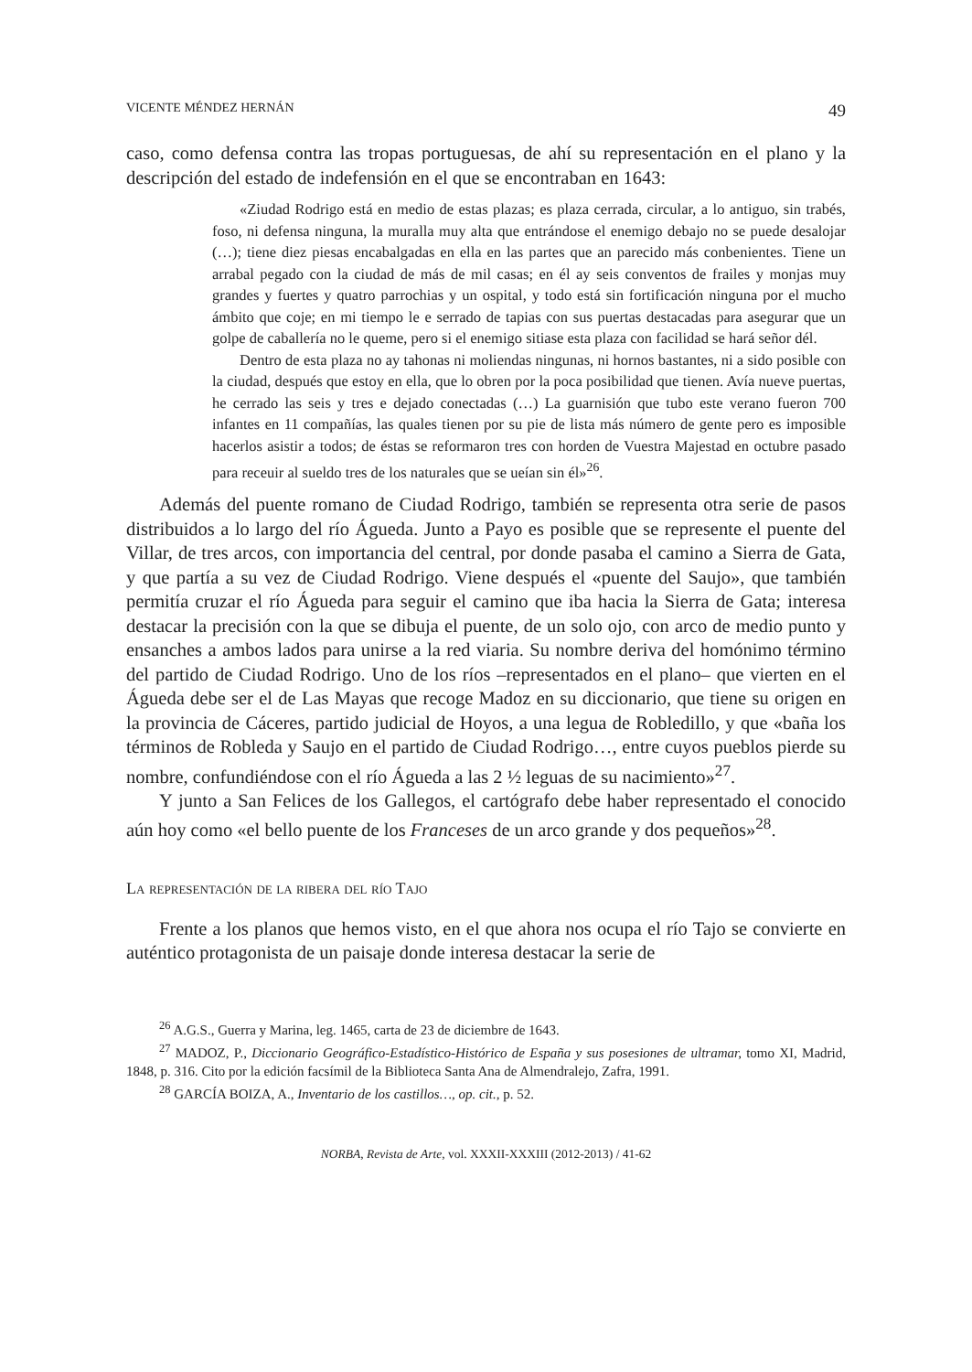VICENTE MÉNDEZ HERNÁN 49
caso, como defensa contra las tropas portuguesas, de ahí su representación en el plano y la descripción del estado de indefensión en el que se encontraban en 1643:
«Ziudad Rodrigo está en medio de estas plazas; es plaza cerrada, circular, a lo antiguo, sin trabés, foso, ni defensa ninguna, la muralla muy alta que entrándose el enemigo debajo no se puede desalojar (…); tiene diez piesas encabalgadas en ella en las partes que an parecido más conbenientes. Tiene un arrabal pegado con la ciudad de más de mil casas; en él ay seis conventos de frailes y monjas muy grandes y fuertes y quatro parrochias y un ospital, y todo está sin fortificación ninguna por el mucho ámbito que coje; en mi tiempo le e serrado de tapias con sus puertas destacadas para asegurar que un golpe de caballería no le queme, pero si el enemigo sitiase esta plaza con facilidad se hará señor dél.
Dentro de esta plaza no ay tahonas ni moliendas ningunas, ni hornos bastantes, ni a sido posible con la ciudad, después que estoy en ella, que lo obren por la poca posibilidad que tienen. Avía nueve puertas, he cerrado las seis y tres e dejado conectadas (…) La guarnisión que tubo este verano fueron 700 infantes en 11 compañías, las quales tienen por su pie de lista más número de gente pero es imposible hacerlos asistir a todos; de éstas se reformaron tres con horden de Vuestra Majestad en octubre pasado para receuir al sueldo tres de los naturales que se ueían sin él»<sup>26</sup>.
Además del puente romano de Ciudad Rodrigo, también se representa otra serie de pasos distribuidos a lo largo del río Águeda. Junto a Payo es posible que se represente el puente del Villar, de tres arcos, con importancia del central, por donde pasaba el camino a Sierra de Gata, y que partía a su vez de Ciudad Rodrigo. Viene después el «puente del Saujo», que también permitía cruzar el río Águeda para seguir el camino que iba hacia la Sierra de Gata; interesa destacar la precisión con la que se dibuja el puente, de un solo ojo, con arco de medio punto y ensanches a ambos lados para unirse a la red viaria. Su nombre deriva del homónimo término del partido de Ciudad Rodrigo. Uno de los ríos –representados en el plano– que vierten en el Águeda debe ser el de Las Mayas que recoge Madoz en su diccionario, que tiene su origen en la provincia de Cáceres, partido judicial de Hoyos, a una legua de Robledillo, y que «baña los términos de Robleda y Saujo en el partido de Ciudad Rodrigo…, entre cuyos pueblos pierde su nombre, confundiéndose con el río Águeda a las 2 ½ leguas de su nacimiento»<sup>27</sup>.
Y junto a San Felices de los Gallegos, el cartógrafo debe haber representado el conocido aún hoy como «el bello puente de los Franceses de un arco grande y dos pequeños»<sup>28</sup>.
La representación de la ribera del río Tajo
Frente a los planos que hemos visto, en el que ahora nos ocupa el río Tajo se convierte en auténtico protagonista de un paisaje donde interesa destacar la serie de
<sup>26</sup> A.G.S., Guerra y Marina, leg. 1465, carta de 23 de diciembre de 1643.
<sup>27</sup> MADOZ, P., Diccionario Geográfico-Estadístico-Histórico de España y sus posesiones de ultramar, tomo XI, Madrid, 1848, p. 316. Cito por la edición facsímil de la Biblioteca Santa Ana de Almendralejo, Zafra, 1991.
<sup>28</sup> GARCÍA BOIZA, A., Inventario de los castillos…, op. cit., p. 52.
NORBA, Revista de Arte, vol. XXXII-XXXIII (2012-2013) / 41-62